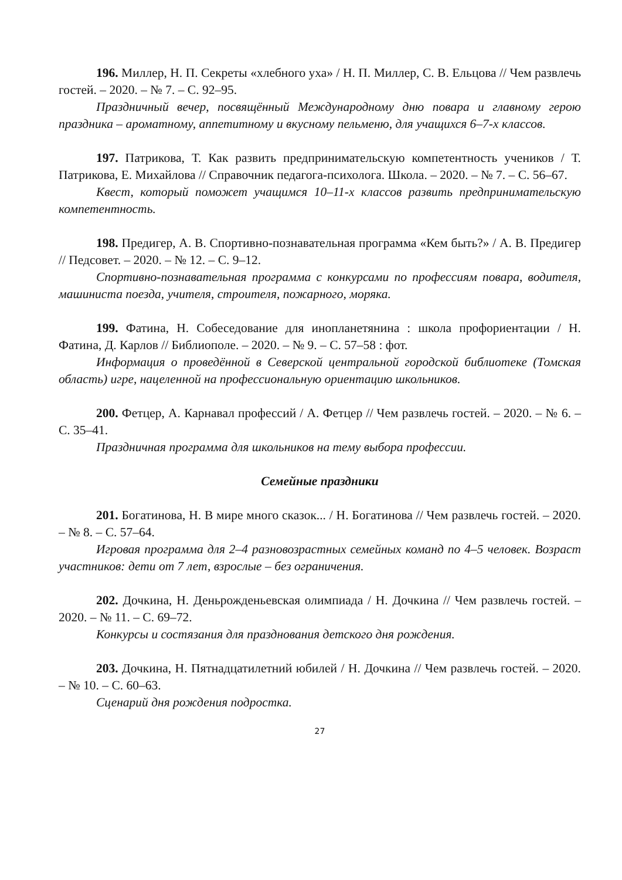196. Миллер, Н. П. Секреты «хлебного уха» / Н. П. Миллер, С. В. Ельцова // Чем развлечь гостей. – 2020. – № 7. – С. 92–95.
Праздничный вечер, посвящённый Международному дню повара и главному герою праздника – ароматному, аппетитному и вкусному пельменю, для учащихся 6–7-х классов.
197. Патрикова, Т. Как развить предпринимательскую компетентность учеников / Т. Патрикова, Е. Михайлова // Справочник педагога-психолога. Школа. – 2020. – № 7. – С. 56–67.
Квест, который поможет учащимся 10–11-х классов развить предпринимательскую компетентность.
198. Предигер, А. В. Спортивно-познавательная программа «Кем быть?» / А. В. Предигер // Педсовет. – 2020. – № 12. – С. 9–12.
Спортивно-познавательная программа с конкурсами по профессиям повара, водителя, машиниста поезда, учителя, строителя, пожарного, моряка.
199. Фатина, Н. Собеседование для инопланетянина : школа профориентации / Н. Фатина, Д. Карлов // Библиополе. – 2020. – № 9. – С. 57–58 : фот.
Информация о проведённой в Северской центральной городской библиотеке (Томская область) игре, нацеленной на профессиональную ориентацию школьников.
200. Фетцер, А. Карнавал профессий / А. Фетцер // Чем развлечь гостей. – 2020. – № 6. – С. 35–41.
Праздничная программа для школьников на тему выбора профессии.
Семейные праздники
201. Богатинова, Н. В мире много сказок... / Н. Богатинова // Чем развлечь гостей. – 2020. – № 8. – С. 57–64.
Игровая программа для 2–4 разновозрастных семейных команд по 4–5 человек. Возраст участников: дети от 7 лет, взрослые – без ограничения.
202. Дочкина, Н. Деньрожденьевская олимпиада / Н. Дочкина // Чем развлечь гостей. – 2020. – № 11. – С. 69–72.
Конкурсы и состязания для празднования детского дня рождения.
203. Дочкина, Н. Пятнадцатилетний юбилей / Н. Дочкина // Чем развлечь гостей. – 2020. – № 10. – С. 60–63.
Сценарий дня рождения подростка.
27